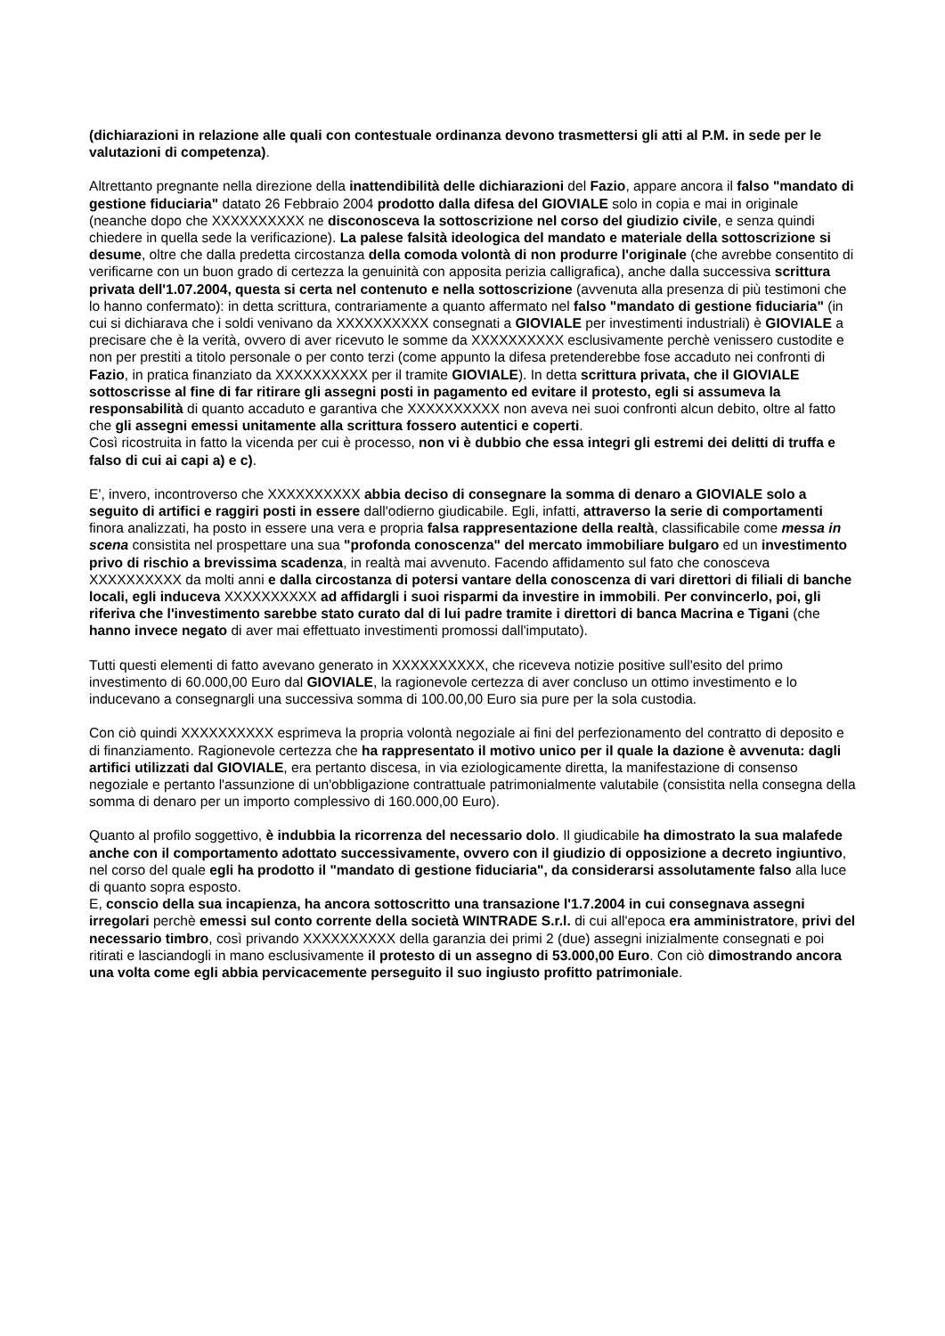(dichiarazioni in relazione alle quali con contestuale ordinanza devono trasmettersi gli atti al P.M. in sede per le valutazioni di competenza).
Altrettanto pregnante nella direzione della inattendibilità delle dichiarazioni del Fazio, appare ancora il falso "mandato di gestione fiduciaria" datato 26 Febbraio 2004 prodotto dalla difesa del GIOVIALE solo in copia e mai in originale (neanche dopo che XXXXXXXXXX ne disconosceva la sottoscrizione nel corso del giudizio civile, e senza quindi chiedere in quella sede la verificazione). La palese falsità ideologica del mandato e materiale della sottoscrizione si desume, oltre che dalla predetta circostanza della comoda volontà di non produrre l'originale (che avrebbe consentito di verificarne con un buon grado di certezza la genuinità con apposita perizia calligrafica), anche dalla successiva scrittura privata dell'1.07.2004, questa si certa nel contenuto e nella sottoscrizione (avvenuta alla presenza di più testimoni che lo hanno confermato): in detta scrittura, contrariamente a quanto affermato nel falso "mandato di gestione fiduciaria" (in cui si dichiarava che i soldi venivano da XXXXXXXXXX consegnati a GIOVIALE per investimenti industriali) è GIOVIALE a precisare che è la verità, ovvero di aver ricevuto le somme da XXXXXXXXXX esclusivamente perchè venissero custodite e non per prestiti a titolo personale o per conto terzi (come appunto la difesa pretenderebbe fose accaduto nei confronti di Fazio, in pratica finanziato da XXXXXXXXXX per il tramite GIOVIALE). In detta scrittura privata, che il GIOVIALE sottoscrisse al fine di far ritirare gli assegni posti in pagamento ed evitare il protesto, egli si assumeva la responsabilità di quanto accaduto e garantiva che XXXXXXXXXX non aveva nei suoi confronti alcun debito, oltre al fatto che gli assegni emessi unitamente alla scrittura fossero autentici e coperti.
Così ricostruita in fatto la vicenda per cui è processo, non vi è dubbio che essa integri gli estremi dei delitti di truffa e falso di cui ai capi a) e c).
E', invero, incontroverso che XXXXXXXXXX abbia deciso di consegnare la somma di denaro a GIOVIALE solo a seguito di artifici e raggiri posti in essere dall'odierno giudicabile. Egli, infatti, attraverso la serie di comportamenti finora analizzati, ha posto in essere una vera e propria falsa rappresentazione della realtà, classificabile come messa in scena consistita nel prospettare una sua "profonda conoscenza" del mercato immobiliare bulgaro ed un investimento privo di rischio a brevissima scadenza, in realtà mai avvenuto. Facendo affidamento sul fato che conosceva XXXXXXXXXX da molti anni e dalla circostanza di potersi vantare della conoscenza di vari direttori di filiali di banche locali, egli induceva XXXXXXXXXX ad affidargli i suoi risparmi da investire in immobili. Per convincerlo, poi, gli riferiva che l'investimento sarebbe stato curato dal di lui padre tramite i direttori di banca Macrina e Tigani (che hanno invece negato di aver mai effettuato investimenti promossi dall'imputato).
Tutti questi elementi di fatto avevano generato in XXXXXXXXXX, che riceveva notizie positive sull'esito del primo investimento di 60.000,00 Euro dal GIOVIALE, la ragionevole certezza di aver concluso un ottimo investimento e lo inducevano a consegnargli una successiva somma di 100.00,00 Euro sia pure per la sola custodia.
Con ciò quindi XXXXXXXXXX esprimeva la propria volontà negoziale ai fini del perfezionamento del contratto di deposito e di finanziamento. Ragionevole certezza che ha rappresentato il motivo unico per il quale la dazione è avvenuta: dagli artifici utilizzati dal GIOVIALE, era pertanto discesa, in via eziologicamente diretta, la manifestazione di consenso negoziale e pertanto l'assunzione di un'obbligazione contrattuale patrimonialmente valutabile (consistita nella consegna della somma di denaro per un importo complessivo di 160.000,00 Euro).
Quanto al profilo soggettivo, è indubbia la ricorrenza del necessario dolo. Il giudicabile ha dimostrato la sua malafede anche con il comportamento adottato successivamente, ovvero con il giudizio di opposizione a decreto ingiuntivo, nel corso del quale egli ha prodotto il "mandato di gestione fiduciaria", da considerarsi assolutamente falso alla luce di quanto sopra esposto.
E, conscio della sua incapienza, ha ancora sottoscritto una transazione l'1.7.2004 in cui consegnava assegni irregolari perchè emessi sul conto corrente della società WINTRADE S.r.l. di cui all'epoca era amministratore, privi del necessario timbro, così privando XXXXXXXXXX della garanzia dei primi 2 (due) assegni inizialmente consegnati e poi ritirati e lasciandogli in mano esclusivamente il protesto di un assegno di 53.000,00 Euro. Con ciò dimostrando ancora una volta come egli abbia pervicacemente perseguito il suo ingiusto profitto patrimoniale.